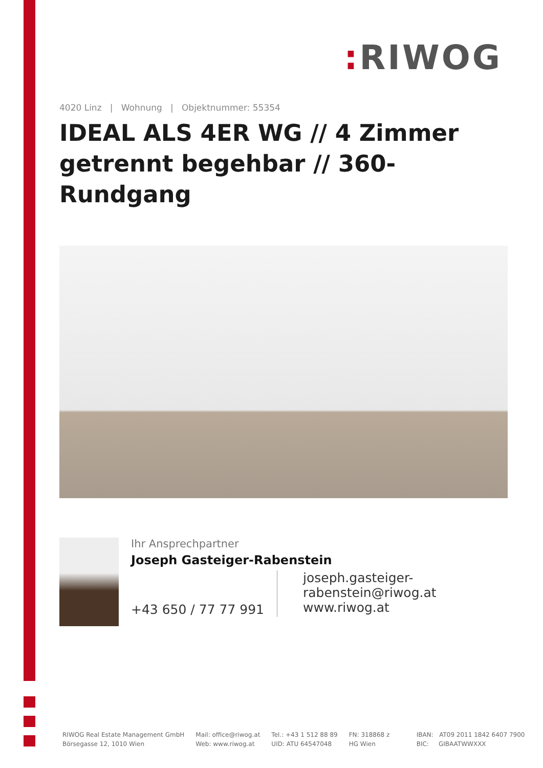: RIWOG
4020 Linz | Wohnung | Objektnummer: 55354
IDEAL ALS 4ER WG // 4 Zimmer getrennt begehbar // 360-Rundgang
Ihr Ansprechpartner
Joseph Gasteiger-Rabenstein
+43 650 / 77 77 991
joseph.gasteiger-
rabenstein@riwog.at
www.riwog.at
RIWOG Real Estate Management GmbH
Börsegasse 12, 1010 Wien
Mail: office@riwog.at
Web: www.riwog.at
Tel.: +43 1 512 88 89
UID: ATU 64547048
FN: 318868 z
HG Wien
IBAN: AT09 2011 1842 6407 7900
BIC: GIBAATWWXXX